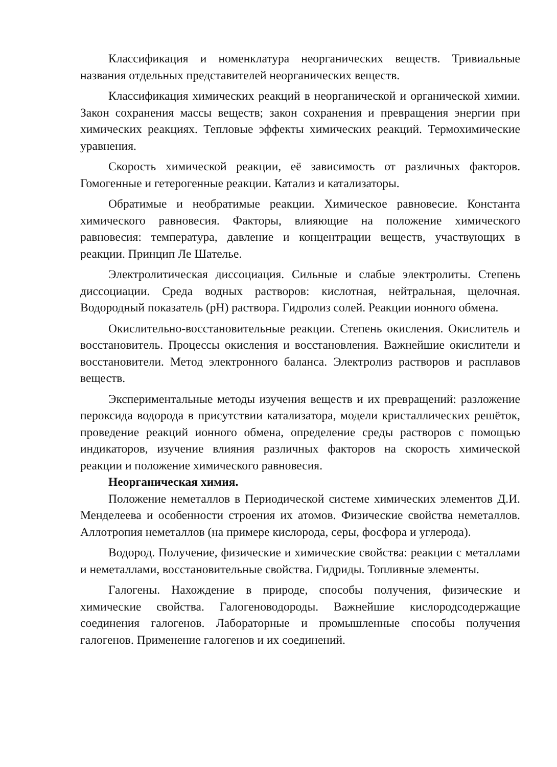Классификация и номенклатура неорганических веществ. Тривиальные названия отдельных представителей неорганических веществ.
Классификация химических реакций в неорганической и органической химии. Закон сохранения массы веществ; закон сохранения и превращения энергии при химических реакциях. Тепловые эффекты химических реакций. Термохимические уравнения.
Скорость химической реакции, её зависимость от различных факторов. Гомогенные и гетерогенные реакции. Катализ и катализаторы.
Обратимые и необратимые реакции. Химическое равновесие. Константа химического равновесия. Факторы, влияющие на положение химического равновесия: температура, давление и концентрации веществ, участвующих в реакции. Принцип Ле Шателье.
Электролитическая диссоциация. Сильные и слабые электролиты. Степень диссоциации. Среда водных растворов: кислотная, нейтральная, щелочная. Водородный показатель (pH) раствора. Гидролиз солей. Реакции ионного обмена.
Окислительно-восстановительные реакции. Степень окисления. Окислитель и восстановитель. Процессы окисления и восстановления. Важнейшие окислители и восстановители. Метод электронного баланса. Электролиз растворов и расплавов веществ.
Экспериментальные методы изучения веществ и их превращений: разложение пероксида водорода в присутствии катализатора, модели кристаллических решёток, проведение реакций ионного обмена, определение среды растворов с помощью индикаторов, изучение влияния различных факторов на скорость химической реакции и положение химического равновесия.
Неорганическая химия.
Положение неметаллов в Периодической системе химических элементов Д.И. Менделеева и особенности строения их атомов. Физические свойства неметаллов. Аллотропия неметаллов (на примере кислорода, серы, фосфора и углерода).
Водород. Получение, физические и химические свойства: реакции с металлами и неметаллами, восстановительные свойства. Гидриды. Топливные элементы.
Галогены. Нахождение в природе, способы получения, физические и химические свойства. Галогеноводороды. Важнейшие кислородсодержащие соединения галогенов. Лабораторные и промышленные способы получения галогенов. Применение галогенов и их соединений.